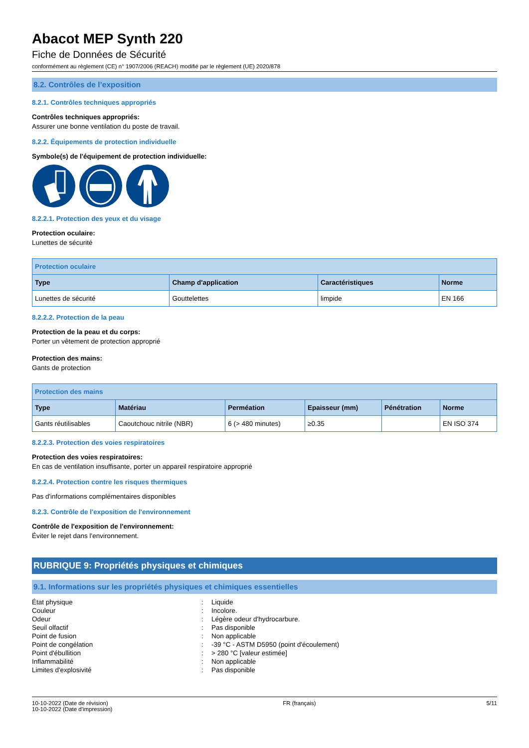Abacot MEP Synth 220
Fiche de Données de Sécurité
conformément au règlement (CE) n° 1907/2006 (REACH) modifié par le règlement (UE) 2020/878
8.2. Contrôles de l’exposition
8.2.1. Contrôles techniques appropriés
Contrôles techniques appropriés:
Assurer une bonne ventilation du poste de travail.
8.2.2. Équipements de protection individuelle
Symbole(s) de l'équipement de protection individuelle:
8.2.2.1. Protection des yeux et du visage
Protection oculaire:
Lunettes de sécurité
| Protection oculaire | | | |
| --- | --- | --- | --- |
| Type | Champ d'application | Caractéristiques | Norme |
| Lunettes de sécurité | Gouttelettes | limpide | EN 166 |
8.2.2.2. Protection de la peau
Protection de la peau et du corps:
Porter un vêtement de protection approprié
Protection des mains:
Gants de protection
| Protection des mains | | | | | |
| --- | --- | --- | --- | --- | --- |
| Type | Matériau | Perméation | Epaisseur (mm) | Pénétration | Norme |
| Gants réutilisables | Caoutchouc nitrile (NBR) | 6 (> 480 minutes) | ≥0.35 | | EN ISO 374 |
8.2.2.3. Protection des voies respiratoires
Protection des voies respiratoires:
En cas de ventilation insuffisante, porter un appareil respiratoire approprié
8.2.2.4. Protection contre les risques thermiques
Pas d'informations complémentaires disponibles
8.2.3. Contrôle de l'exposition de l'environnement
Contrôle de l'exposition de l'environnement:
Éviter le rejet dans l'environnement.
RUBRIQUE 9: Propriétés physiques et chimiques
9.1. Informations sur les propriétés physiques et chimiques essentielles
| État physique | : | Liquide |
| Couleur | : | Incolore. |
| Odeur | : | Légère odeur d'hydrocarbure. |
| Seuil olfactif | : | Pas disponible |
| Point de fusion | : | Non applicable |
| Point de congélation | : | -39 °C - ASTM D5950 (point d'écoulement) |
| Point d'ébullition | : | > 280 °C [valeur estimée] |
| Inflammabilité | : | Non applicable |
| Limites d'explosivité | : | Pas disponible |
10-10-2022 (Date de révision)
10-10-2022 (Date d'impression)
FR (français) 5/11